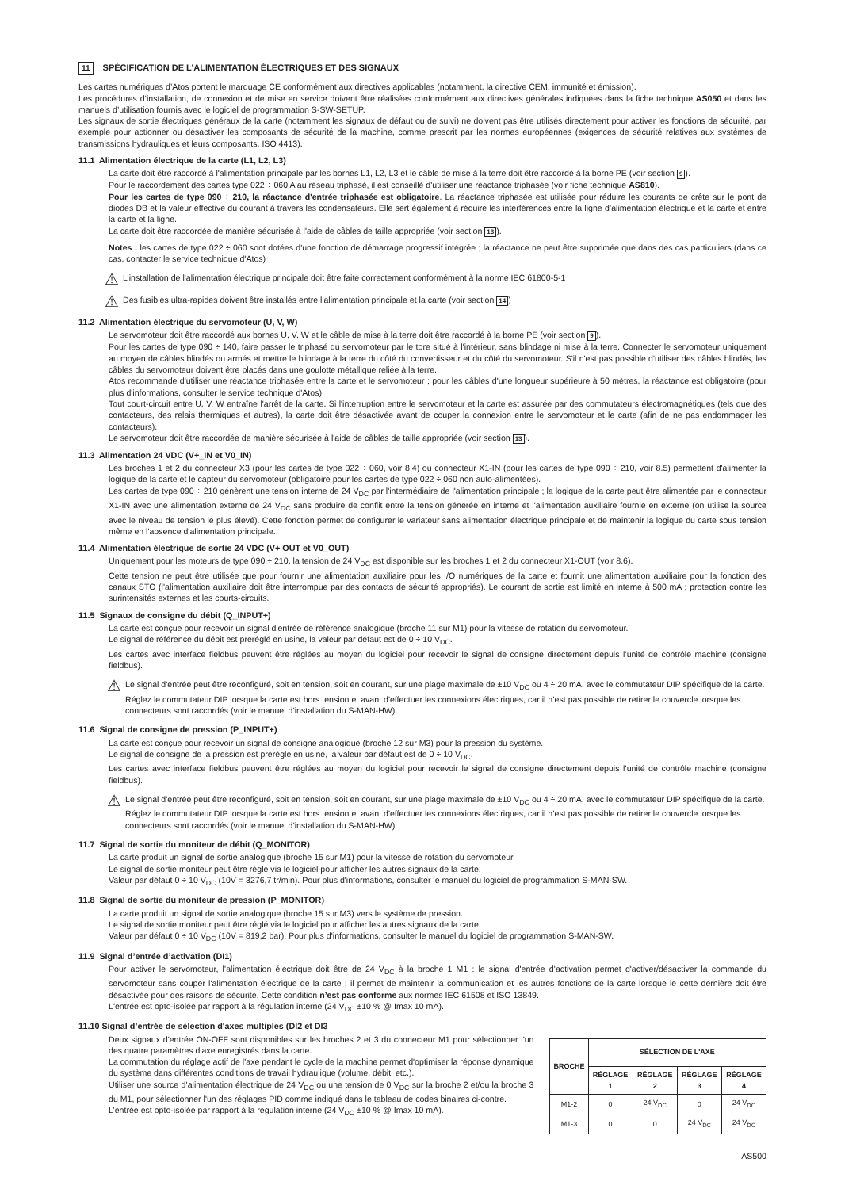11 SPÉCIFICATION DE L’ALIMENTATION ÉLECTRIQUES ET DES SIGNAUX
Les cartes numériques d’Atos portent le marquage CE conformément aux directives applicables (notamment, la directive CEM, immunité et émission).
Les procédures d’installation, de connexion et de mise en service doivent être réalisées conformément aux directives générales indiquées dans la fiche technique AS050 et dans les manuels d’utilisation fournis avec le logiciel de programmation S-SW-SETUP.
Les signaux de sortie électriques généraux de la carte (notamment les signaux de défaut ou de suivi) ne doivent pas être utilisés directement pour activer les fonctions de sécurité, par exemple pour actionner ou désactiver les composants de sécurité de la machine, comme prescrit par les normes européennes (exigences de sécurité relatives aux systèmes de transmissions hydrauliques et leurs composants, ISO 4413).
11.1 Alimentation électrique de la carte (L1, L2, L3)
La carte doit être raccordé à l'alimentation principale par les bornes L1, L2, L3 et le câble de mise à la terre doit être raccordé à la borne PE (voir section 9).
Pour le raccordement des cartes type 022 ÷ 060 A au réseau triphasé, il est conseillé d'utiliser une réactance triphasée (voir fiche technique AS810).
Pour les cartes de type 090 ÷ 210, la réactance d'entrée triphasée est obligatoire. La réactance triphasée est utilisée pour réduire les courants de crête sur le pont de diodes DB et la valeur effective du courant à travers les condensateurs. Elle sert également à réduire les interférences entre la ligne d’alimentation électrique et la carte et entre la carte et la ligne.
La carte doit être raccordée de manière sécurisée à l'aide de câbles de taille appropriée (voir section 13).
Notes : les cartes de type 022 ÷ 060 sont dotées d'une fonction de démarrage progressif intégrée ; la réactance ne peut être supprimée que dans des cas particuliers (dans ce cas, contacter le service technique d'Atos)
⚠ L’installation de l'alimentation électrique principale doit être faite correctement conformément à la norme IEC 61800-5-1
⚠ Des fusibles ultra-rapides doivent être installés entre l'alimentation principale et la carte (voir section 14)
11.2 Alimentation électrique du servomoteur (U, V, W)
Le servomoteur doit être raccordé aux bornes U, V, W et le câble de mise à la terre doit être raccordé à la borne PE (voir section 9).
Pour les cartes de type 090 ÷ 140, faire passer le triphasé du servomoteur par le tore situé à l'intérieur, sans blindage ni mise à la terre. Connecter le servomoteur uniquement au moyen de câbles blindés ou armés et mettre le blindage à la terre du côté du convertisseur et du côté du servomoteur. S'il n'est pas possible d'utiliser des câbles blindés, les câbles du servomoteur doivent être placés dans une goulotte métallique reliée à la terre.
Atos recommande d'utiliser une réactance triphasée entre la carte et le servomoteur ; pour les câbles d'une longueur supérieure à 50 mètres, la réactance est obligatoire (pour plus d'informations, consulter le service technique d'Atos).
Tout court-circuit entre U, V, W entraîne l'arrêt de la carte. Si l'interruption entre le servomoteur et la carte est assurée par des commutateurs électromagnétiques (tels que des contacteurs, des relais thermiques et autres), la carte doit être désactivée avant de couper la connexion entre le servomoteur et le carte (afin de ne pas endommager les contacteurs).
Le servomoteur doit être raccordée de manière sécurisée à l'aide de câbles de taille appropriée (voir section 13).
11.3 Alimentation 24 VDC (V+_IN et V0_IN)
Les broches 1 et 2 du connecteur X3 (pour les cartes de type 022 ÷ 060, voir 8.4) ou connecteur X1-IN (pour les cartes de type 090 ÷ 210, voir 8.5) permettent d'alimenter la logique de la carte et le capteur du servomoteur (obligatoire pour les cartes de type 022 ÷ 060 non auto-alimentées).
Les cartes de type 090 ÷ 210 génèrent une tension interne de 24 V<sub>DC</sub> par l'intermédiaire de l'alimentation principale ; la logique de la carte peut être alimentée par le connecteur X1-IN avec une alimentation externe de 24 V<sub>DC</sub> sans produire de conflit entre la tension générée en interne et l'alimentation auxiliaire fournie en externe (on utilise la source avec le niveau de tension le plus élevé). Cette fonction permet de configurer le variateur sans alimentation électrique principale et de maintenir la logique du carte sous tension même en l'absence d'alimentation principale.
11.4 Alimentation électrique de sortie 24 VDC (V+ OUT et V0_OUT)
Uniquement pour les moteurs de type 090 ÷ 210, la tension de 24 V<sub>DC</sub> est disponible sur les broches 1 et 2 du connecteur X1-OUT (voir 8.6).
Cette tension ne peut être utilisée que pour fournir une alimentation auxiliaire pour les I/O numériques de la carte et fournit une alimentation auxiliaire pour la fonction des canaux STO (l'alimentation auxiliaire doit être interrompue par des contacts de sécurité appropriés). Le courant de sortie est limité en interne à 500 mA ; protection contre les surintensités externes et les courts-circuits.
11.5 Signaux de consigne du débit (Q_INPUT+)
La carte est conçue pour recevoir un signal d'entrée de référence analogique (broche 11 sur M1) pour la vitesse de rotation du servomoteur.
Le signal de référence du débit est préréglé en usine, la valeur par défaut est de 0 ÷ 10 V<sub>DC</sub>.
Les cartes avec interface fieldbus peuvent être réglées au moyen du logiciel pour recevoir le signal de consigne directement depuis l’unité de contrôle machine (consigne fieldbus).
⚠ Le signal d'entrée peut être reconfiguré, soit en tension, soit en courant, sur une plage maximale de ±10 V<sub>DC</sub> ou 4 ÷ 20 mA, avec le commutateur DIP spécifique de la carte. Réglez le commutateur DIP lorsque la carte est hors tension et avant d'effectuer les connexions électriques, car il n’est pas possible de retirer le couvercle lorsque les connecteurs sont raccordés (voir le manuel d’installation du S-MAN-HW).
11.6 Signal de consigne de pression (P_INPUT+)
La carte est conçue pour recevoir un signal de consigne analogique (broche 12 sur M3) pour la pression du système.
Le signal de consigne de la pression est préréglé en usine, la valeur par défaut est de 0 ÷ 10 V<sub>DC</sub>.
Les cartes avec interface fieldbus peuvent être réglées au moyen du logiciel pour recevoir le signal de consigne directement depuis l’unité de contrôle machine (consigne fieldbus).
⚠ Le signal d'entrée peut être reconfiguré, soit en tension, soit en courant, sur une plage maximale de ±10 V<sub>DC</sub> ou 4 ÷ 20 mA, avec le commutateur DIP spécifique de la carte. Réglez le commutateur DIP lorsque la carte est hors tension et avant d'effectuer les connexions électriques, car il n’est pas possible de retirer le couvercle lorsque les connecteurs sont raccordés (voir le manuel d’installation du S-MAN-HW).
11.7 Signal de sortie du moniteur de débit (Q_MONITOR)
La carte produit un signal de sortie analogique (broche 15 sur M1) pour la vitesse de rotation du servomoteur.
Le signal de sortie moniteur peut être réglé via le logiciel pour afficher les autres signaux de la carte.
Valeur par défaut 0 ÷ 10 V<sub>DC</sub> (10V = 3276,7 tr/min). Pour plus d'informations, consulter le manuel du logiciel de programmation S-MAN-SW.
11.8 Signal de sortie du moniteur de pression (P_MONITOR)
La carte produit un signal de sortie analogique (broche 15 sur M3) vers le système de pression.
Le signal de sortie moniteur peut être réglé via le logiciel pour afficher les autres signaux de la carte.
Valeur par défaut 0 ÷ 10 V<sub>DC</sub> (10V = 819,2 bar). Pour plus d'informations, consulter le manuel du logiciel de programmation S-MAN-SW.
11.9 Signal d’entrée d’activation (DI1)
Pour activer le servomoteur, l’alimentation électrique doit être de 24 V<sub>DC</sub> à la broche 1 M1 : le signal d'entrée d’activation permet d'activer/désactiver la commande du servomoteur sans couper l'alimentation électrique de la carte ; il permet de maintenir la communication et les autres fonctions de la carte lorsque le cette dernière doit être désactivée pour des raisons de sécurité. Cette condition n’est pas conforme aux normes IEC 61508 et ISO 13849.
L'entrée est opto-isolée par rapport à la régulation interne (24 V<sub>DC</sub> ±10 % @ Imax 10 mA).
11.10 Signal d’entrée de sélection d'axes multiples (DI2 et DI3
Deux signaux d'entrée ON-OFF sont disponibles sur les broches 2 et 3 du connecteur M1 pour sélectionner l'un des quatre paramètres d'axe enregistrés dans la carte.
La commutation du réglage actif de l'axe pendant le cycle de la machine permet d'optimiser la réponse dynamique du système dans différentes conditions de travail hydraulique (volume, débit, etc.).
Utiliser une source d’alimentation électrique de 24 V<sub>DC</sub> ou une tension de 0 V<sub>DC</sub> sur la broche 2 et/ou la broche 3 du M1, pour sélectionner l'un des réglages PID comme indiqué dans le tableau de codes binaires ci-contre.
L’entrée est opto-isolée par rapport à la régulation interne (24 V<sub>DC</sub> ±10 % @ Imax 10 mA).
| BROCHE | SÉLECTION DE L'AXE | | | |
| --- | --- | --- | --- | --- |
| | RÉGLAGE 1 | RÉGLAGE 2 | RÉGLAGE 3 | RÉGLAGE 4 |
| M1-2 | 0 | 24 V<sub>DC</sub> | 0 | 24 V<sub>DC</sub> |
| M1-3 | 0 | 0 | 24 V<sub>DC</sub> | 24 V<sub>DC</sub> |
AS500